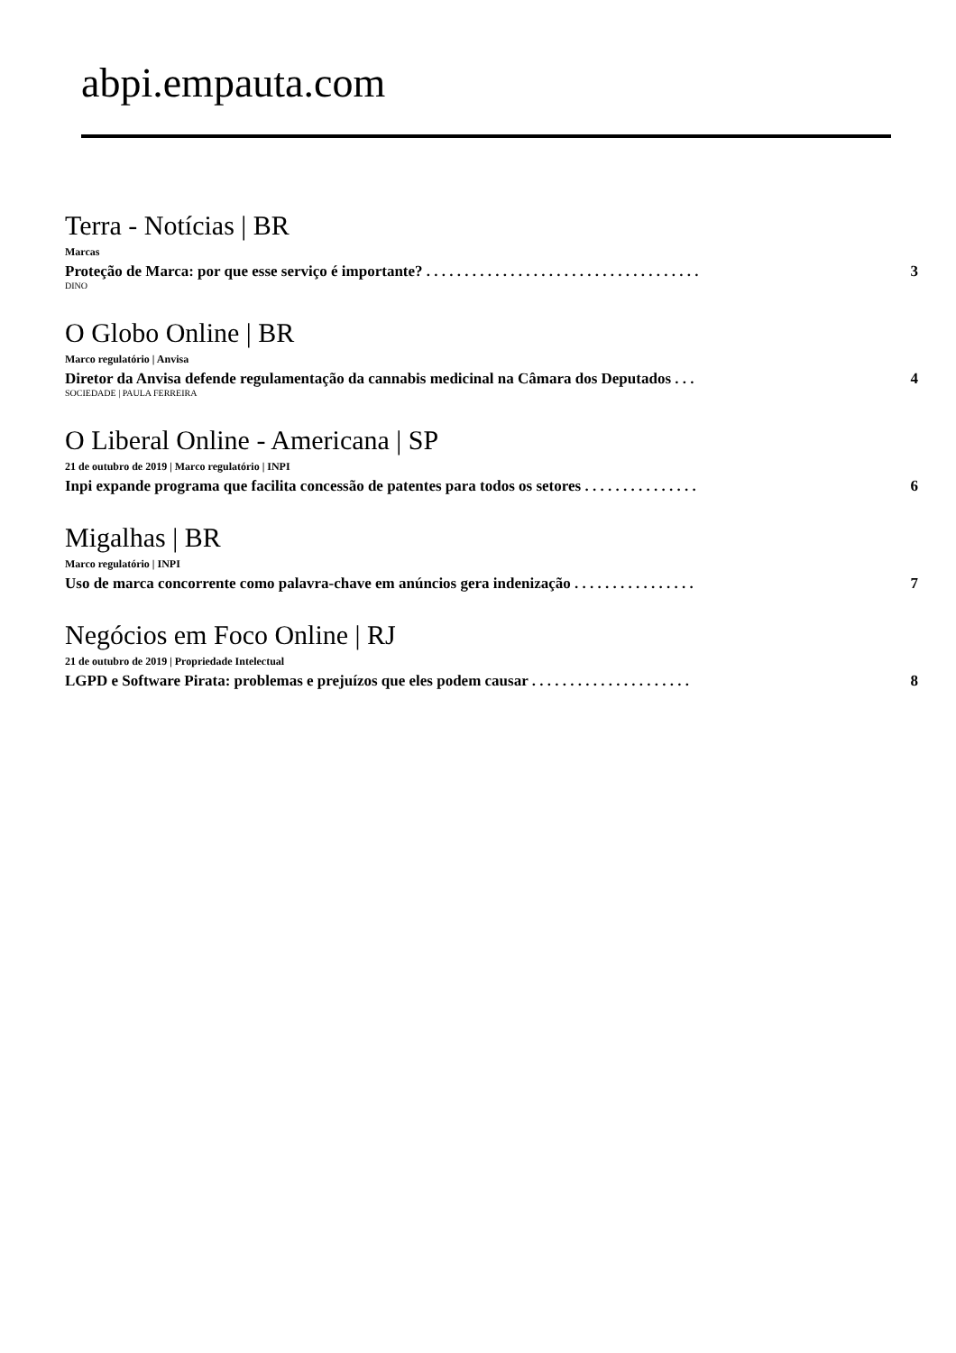abpi.empauta.com
Terra - Notícias | BR
Marcas
Proteção de Marca: por que esse serviço é importante? . . . . . . . . . . . . . . . . . . . . . . . . . . . . . . . . . . . . 3
DINO
O Globo Online | BR
Marco regulatório | Anvisa
Diretor da Anvisa defende regulamentação da cannabis medicinal na Câmara dos Deputados . . . 4
SOCIEDADE | PAULA FERREIRA
O Liberal Online - Americana | SP
21 de outubro de 2019 | Marco regulatório | INPI
Inpi expande programa que facilita concessão de patentes para todos os setores . . . . . . . . . . . . . . . 6
Migalhas | BR
Marco regulatório | INPI
Uso de marca concorrente como palavra-chave em anúncios gera indenização . . . . . . . . . . . . . . . . 7
Negócios em Foco Online | RJ
21 de outubro de 2019 | Propriedade Intelectual
LGPD e Software Pirata: problemas e prejuízos que eles podem causar . . . . . . . . . . . . . . . . . . . . . 8